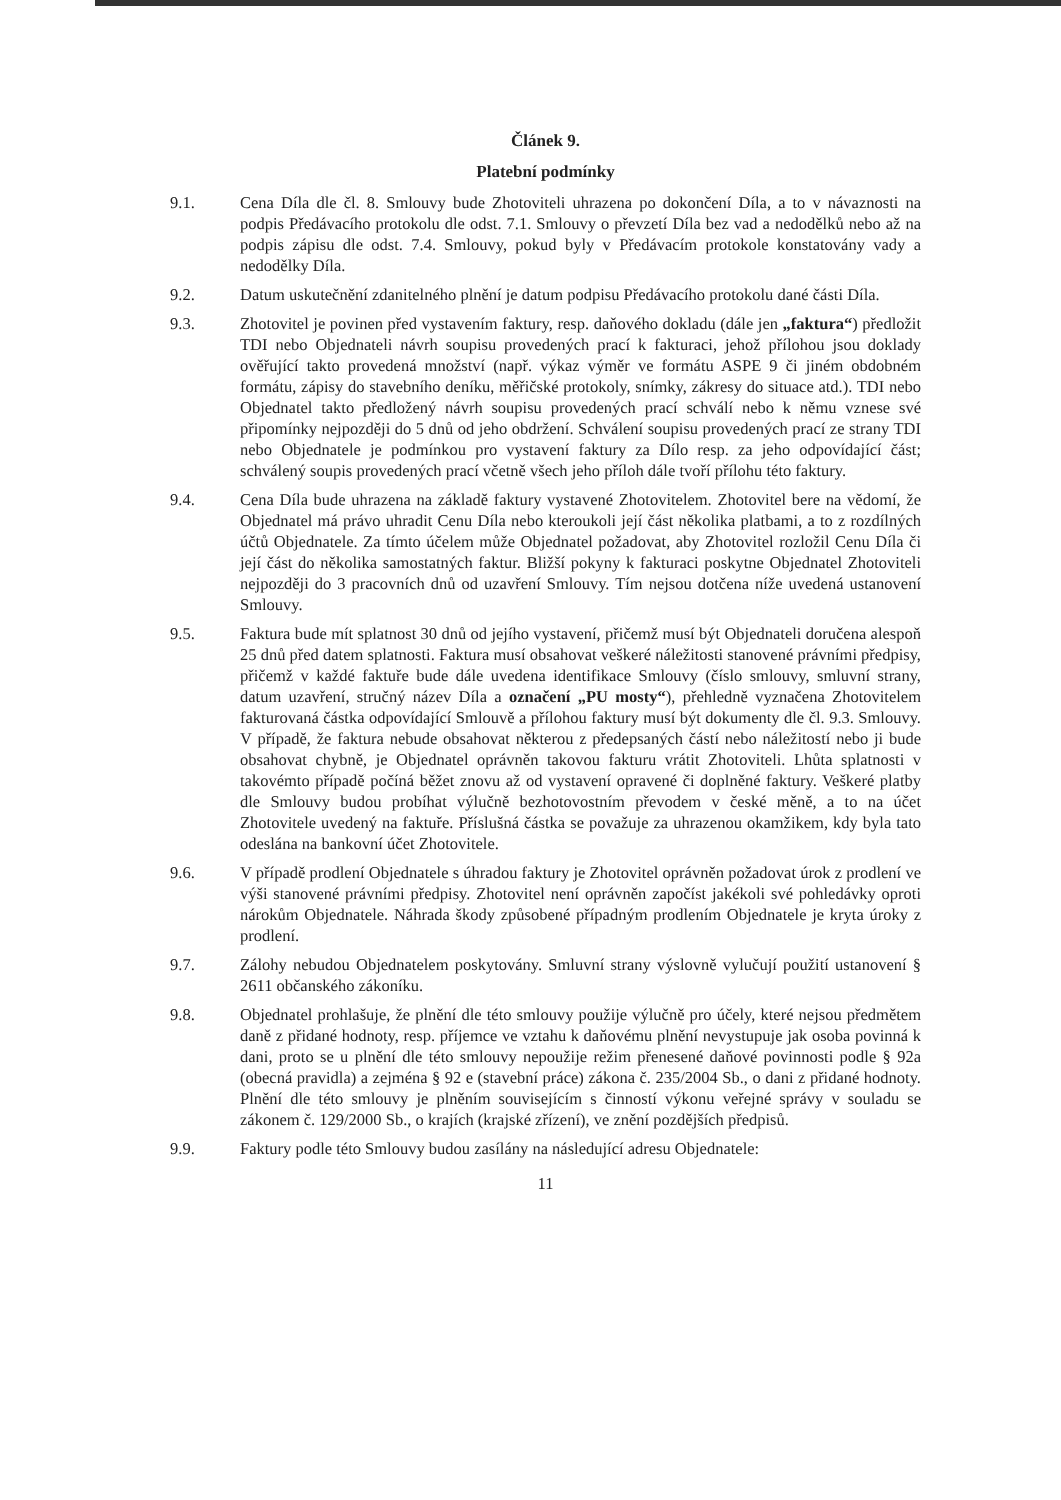Článek 9.
Platební podmínky
9.1. Cena Díla dle čl. 8. Smlouvy bude Zhotoviteli uhrazena po dokončení Díla, a to v návaznosti na podpis Předávacího protokolu dle odst. 7.1. Smlouvy o převzetí Díla bez vad a nedodělků nebo až na podpis zápisu dle odst. 7.4. Smlouvy, pokud byly v Předávacím protokole konstatovány vady a nedodělky Díla.
9.2. Datum uskutečnění zdanitelného plnění je datum podpisu Předávacího protokolu dané části Díla.
9.3. Zhotovitel je povinen před vystavením faktury, resp. daňového dokladu (dále jen „faktura“) předložit TDI nebo Objednateli návrh soupisu provedených prací k fakturaci, jehož přílohou jsou doklady ověřující takto provedená množství (např. výkaz výměr ve formátu ASPE 9 či jiném obdobném formátu, zápisy do stavebního deníku, měřičské protokoly, snímky, zákresy do situace atd.). TDI nebo Objednatel takto předložený návrh soupisu provedených prací schválí nebo k němu vznese své připomínky nejpozději do 5 dnů od jeho obdržení. Schválení soupisu provedených prací ze strany TDI nebo Objednatele je podmínkou pro vystavení faktury za Dílo resp. za jeho odpovídající část; schválený soupis provedených prací včetně všech jeho příloh dále tvoří přílohu této faktury.
9.4. Cena Díla bude uhrazena na základě faktury vystavené Zhotovitelem. Zhotovitel bere na vědomí, že Objednatel má právo uhradit Cenu Díla nebo kteroukoli její část několika platbami, a to z rozdílných účtů Objednatele. Za tímto účelem může Objednatel požadovat, aby Zhotovitel rozložil Cenu Díla či její část do několika samostatných faktur. Bližší pokyny k fakturaci poskytne Objednatel Zhotoviteli nejpozději do 3 pracovních dnů od uzavření Smlouvy. Tím nejsou dotčena níže uvedená ustanovení Smlouvy.
9.5. Faktura bude mít splatnost 30 dnů od jejího vystavení, přičemž musí být Objednateli doručena alespoň 25 dnů před datem splatnosti. Faktura musí obsahovat veškeré náležitosti stanovené právními předpisy, přičemž v každé faktuře bude dále uvedena identifikace Smlouvy (číslo smlouvy, smluvní strany, datum uzavření, stručný název Díla a označení „PU mosty“), přehledně vyznačena Zhotovitelem fakturovaná částka odpovídající Smlouvě a přílohou faktury musí být dokumenty dle čl. 9.3. Smlouvy. V případě, že faktura nebude obsahovat některou z předepsaných částí nebo náležitostí nebo ji bude obsahovat chybně, je Objednatel oprávněn takovou fakturu vrátit Zhotoviteli. Lhůta splatnosti v takovémto případě počíná běžet znovu až od vystavení opravené či doplněné faktury. Veškeré platby dle Smlouvy budou probíhat výlučně bezhotovostním převodem v české měně, a to na účet Zhotovitele uvedený na faktuře. Příslušná částka se považuje za uhrazenou okamžikem, kdy byla tato odeslána na bankovní účet Zhotovitele.
9.6. V případě prodlení Objednatele s úhradou faktury je Zhotovitel oprávněn požadovat úrok z prodlení ve výši stanovené právními předpisy. Zhotovitel není oprávněn započíst jakékoli své pohledávky oproti nárokům Objednatele. Náhrada škody způsobené případným prodlením Objednatele je kryta úroky z prodlení.
9.7. Zálohy nebudou Objednatelem poskytovány. Smluvní strany výslovně vylučují použití ustanovení § 2611 občanského zákoníku.
9.8. Objednatel prohlašuje, že plnění dle této smlouvy použije výlučně pro účely, které nejsou předmětem daně z přidané hodnoty, resp. příjemce ve vztahu k daňovému plnění nevystupuje jak osoba povinná k dani, proto se u plnění dle této smlouvy nepoužije režim přenesené daňové povinnosti podle § 92a (obecná pravidla) a zejména § 92 e (stavební práce) zákona č. 235/2004 Sb., o dani z přidané hodnoty. Plnění dle této smlouvy je plněním souvisejícím s činností výkonu veřejné správy v souladu se zákonem č. 129/2000 Sb., o krajích (krajské zřízení), ve znění pozdějších předpisů.
9.9. Faktury podle této Smlouvy budou zasílány na následující adresu Objednatele:
11